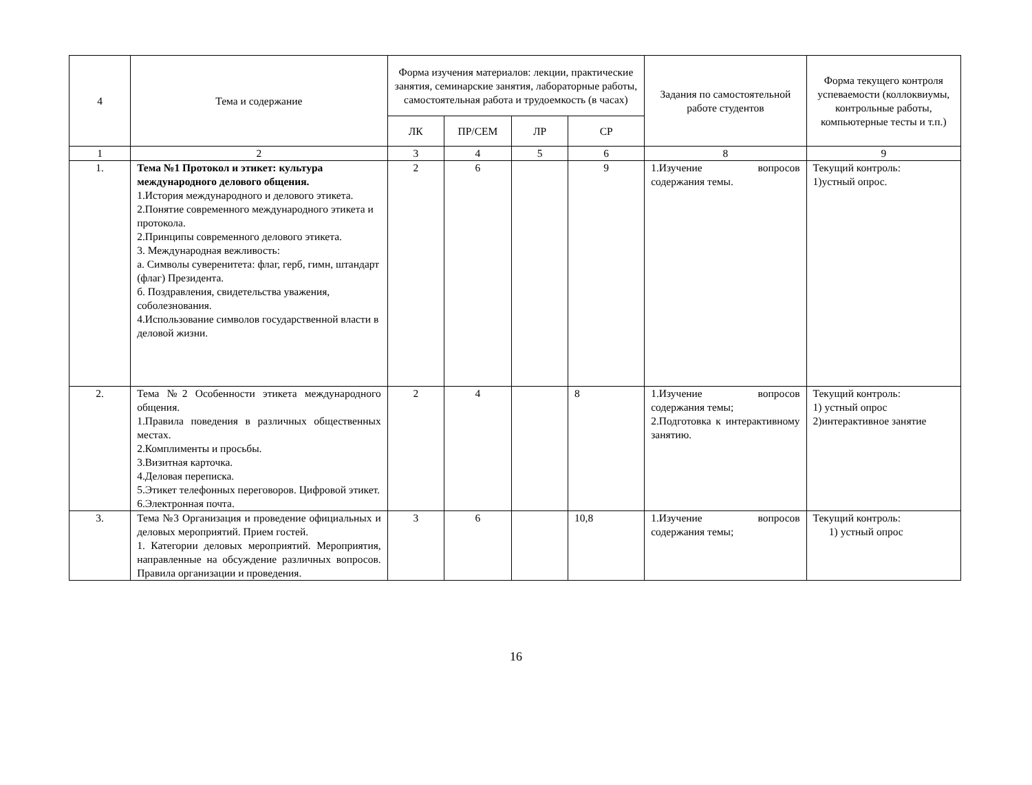| 4 | Тема и содержание | Форма изучения материалов: лекции, практические занятия, семинарские занятия, лабораторные работы, самостоятельная работа и трудоемкость (в часах) | | | | Задания по самостоятельной работе студентов | Форма текущего контроля успеваемости (коллоквиумы, контрольные работы, компьютерные тесты и т.п.) |
| --- | --- | --- | --- | --- | --- | --- | --- |
| | | ЛК | ПР/СЕМ | ЛР | СР | | |
| 1 | 2 | 3 | 4 | 5 | 6 | 8 | 9 |
| 1. | Тема №1 Протокол и этикет: культура международного делового общения. 1.История международного и делового этикета. 2.Понятие современного международного этикета и протокола. 2.Принципы современного делового этикета. 3. Международная вежливость: а. Символы суверенитета: флаг, герб, гимн, штандарт (флаг) Президента. б. Поздравления, свидетельства уважения, соболезнования. 4.Использование символов государственной власти в деловой жизни. | 2 | 6 | | 9 | 1.Изучение вопросов содержания темы. | Текущий контроль: 1)устный опрос. |
| 2. | Тема №2 Особенности этикета международного общения. 1.Правила поведения в различных общественных местах. 2.Комплименты и просьбы. 3.Визитная карточка. 4.Деловая переписка. 5.Этикет телефонных переговоров. Цифровой этикет. 6.Электронная почта. | 2 | 4 | | 8 | 1.Изучение вопросов содержания темы; 2.Подготовка к интерактивному занятию. | Текущий контроль: 1) устный опрос 2)интерактивное занятие |
| 3. | Тема №3 Организация и проведение официальных и деловых мероприятий. Прием гостей. 1. Категории деловых мероприятий. Мероприятия, направленные на обсуждение различных вопросов. Правила организации и проведения. | 3 | 6 | | 10,8 | 1.Изучение вопросов содержания темы; | Текущий контроль: 1) устный опрос |
16